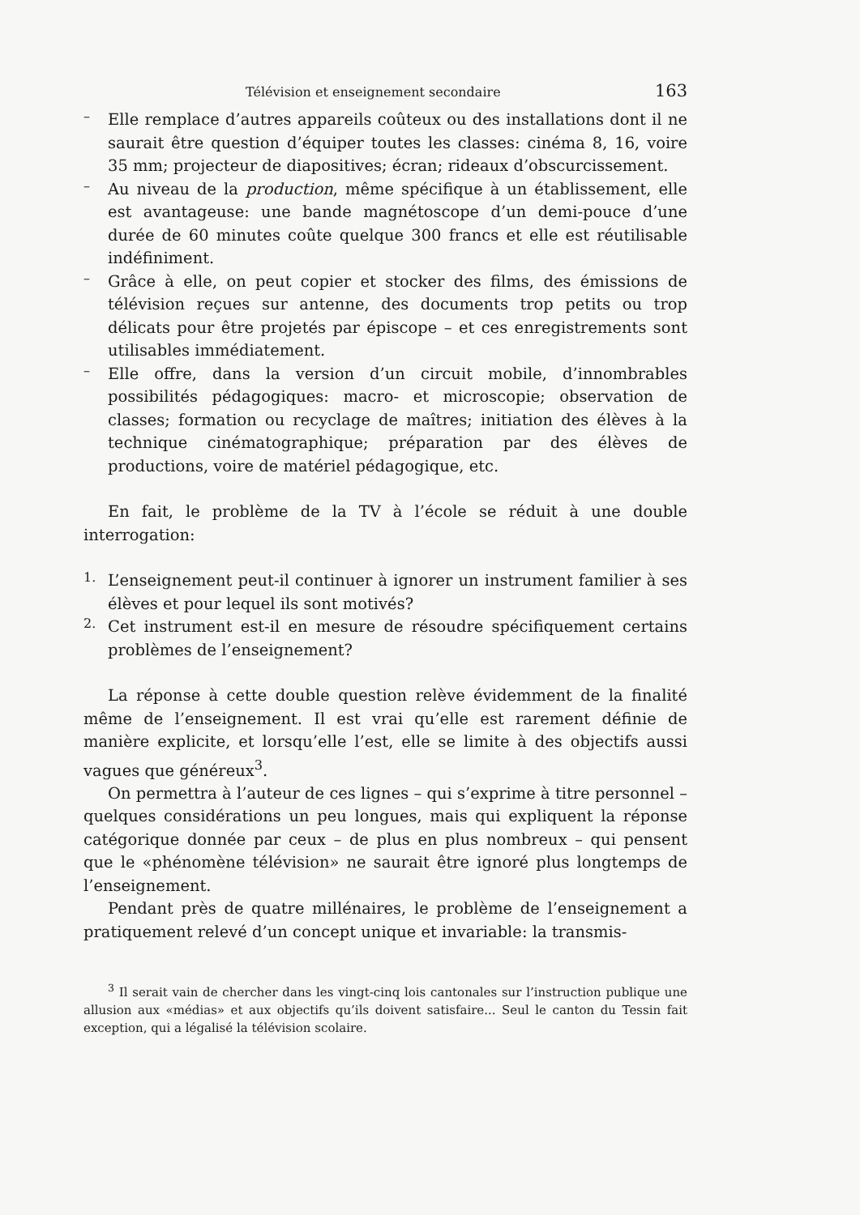Télévision et enseignement secondaire 163
–
Elle remplace d’autres appareils coûteux ou des installations dont il ne saurait être question d’équiper toutes les classes: cinéma 8, 16, voire 35 mm; projecteur de diapositives; écran; rideaux d’obscurcissement.
–
Au niveau de la production, même spécifique à un établissement, elle est avantageuse: une bande magnétoscope d’un demi-pouce d’une durée de 60 minutes coûte quelque 300 francs et elle est réutilisable indéfiniment.
–
Grâce à elle, on peut copier et stocker des films, des émissions de télévision reçues sur antenne, des documents trop petits ou trop délicats pour être projetés par épiscope – et ces enregistrements sont utilisables immédiatement.
–
Elle offre, dans la version d’un circuit mobile, d’innombrables possibilités pédagogiques: macro- et microscopie; observation de classes; formation ou recyclage de maîtres; initiation des élèves à la technique cinématographique; préparation par des élèves de productions, voire de matériel pédagogique, etc.
En fait, le problème de la TV à l’école se réduit à une double interrogation:
1.
L’enseignement peut-il continuer à ignorer un instrument familier à ses élèves et pour lequel ils sont motivés?
2.
Cet instrument est-il en mesure de résoudre spécifiquement certains problèmes de l’enseignement?
La réponse à cette double question relève évidemment de la finalité même de l’enseignement. Il est vrai qu’elle est rarement définie de manière explicite, et lorsqu’elle l’est, elle se limite à des objectifs aussi vagues que généreux<sup>3</sup>.
On permettra à l’auteur de ces lignes – qui s’exprime à titre personnel – quelques considérations un peu longues, mais qui expliquent la réponse catégorique donnée par ceux – de plus en plus nombreux – qui pensent que le «phénomène télévision» ne saurait être ignoré plus longtemps de l’enseignement.
Pendant près de quatre millénaires, le problème de l’enseignement a pratiquement relevé d’un concept unique et invariable: la transmis-
<sup>3</sup> Il serait vain de chercher dans les vingt-cinq lois cantonales sur l’instruction publique une allusion aux «médias» et aux objectifs qu’ils doivent satisfaire... Seul le canton du Tessin fait exception, qui a légalisé la télévision scolaire.